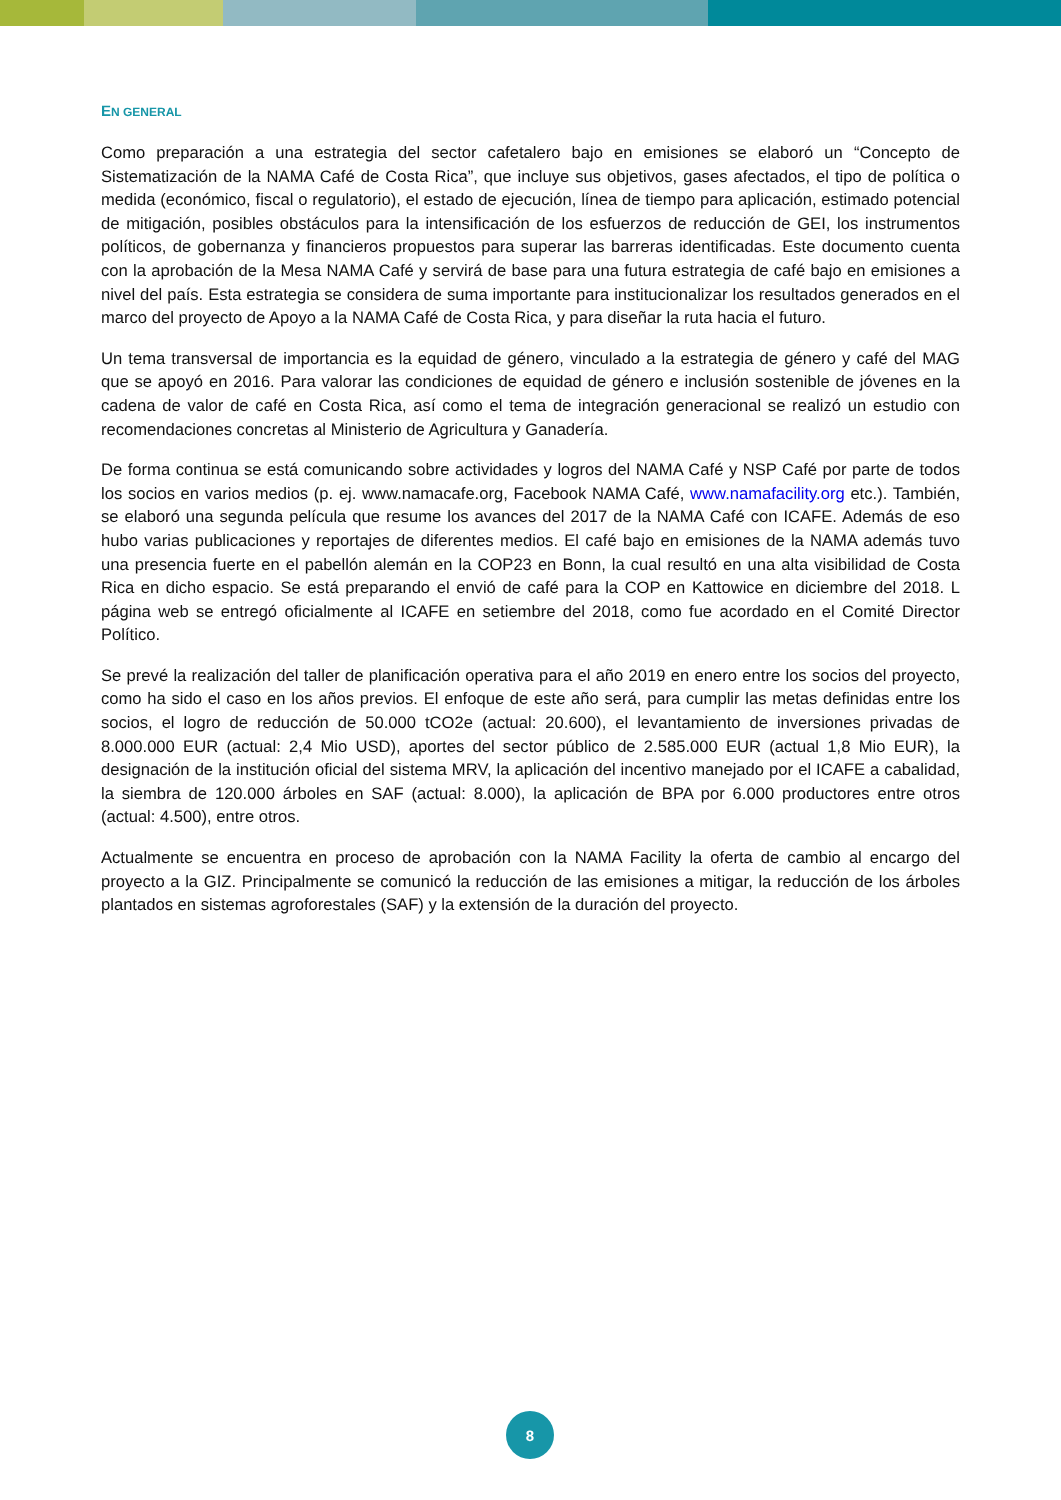EN GENERAL
Como preparación a una estrategia del sector cafetalero bajo en emisiones se elaboró un “Concepto de Sistematización de la NAMA Café de Costa Rica”, que incluye sus objetivos, gases afectados, el tipo de política o medida (económico, fiscal o regulatorio), el estado de ejecución, línea de tiempo para aplicación, estimado potencial de mitigación, posibles obstáculos para la intensificación de los esfuerzos de reducción de GEI, los instrumentos políticos, de gobernanza y financieros propuestos para superar las barreras identificadas. Este documento cuenta con la aprobación de la Mesa NAMA Café y servirá de base para una futura estrategia de café bajo en emisiones a nivel del país. Esta estrategia se considera de suma importante para institucionalizar los resultados generados en el marco del proyecto de Apoyo a la NAMA Café de Costa Rica, y para diseñar la ruta hacia el futuro.
Un tema transversal de importancia es la equidad de género, vinculado a la estrategia de género y café del MAG que se apoyó en 2016. Para valorar las condiciones de equidad de género e inclusión sostenible de jóvenes en la cadena de valor de café en Costa Rica, así como el tema de integración generacional se realizó un estudio con recomendaciones concretas al Ministerio de Agricultura y Ganadería.
De forma continua se está comunicando sobre actividades y logros del NAMA Café y NSP Café por parte de todos los socios en varios medios (p. ej. www.namacafe.org, Facebook NAMA Café, www.namafacility.org etc.). También, se elaboró una segunda película que resume los avances del 2017 de la NAMA Café con ICAFE. Además de eso hubo varias publicaciones y reportajes de diferentes medios. El café bajo en emisiones de la NAMA además tuvo una presencia fuerte en el pabellón alemán en la COP23 en Bonn, la cual resultó en una alta visibilidad de Costa Rica en dicho espacio. Se está preparando el envió de café para la COP en Kattowice en diciembre del 2018. L página web se entregó oficialmente al ICAFE en setiembre del 2018, como fue acordado en el Comité Director Político.
Se prevé la realización del taller de planificación operativa para el año 2019 en enero entre los socios del proyecto, como ha sido el caso en los años previos. El enfoque de este año será, para cumplir las metas definidas entre los socios, el logro de reducción de 50.000 tCO2e (actual: 20.600), el levantamiento de inversiones privadas de 8.000.000 EUR (actual: 2,4 Mio USD), aportes del sector público de 2.585.000 EUR (actual 1,8 Mio EUR), la designación de la institución oficial del sistema MRV, la aplicación del incentivo manejado por el ICAFE a cabalidad, la siembra de 120.000 árboles en SAF (actual: 8.000), la aplicación de BPA por 6.000 productores entre otros (actual: 4.500), entre otros.
Actualmente se encuentra en proceso de aprobación con la NAMA Facility la oferta de cambio al encargo del proyecto a la GIZ. Principalmente se comunicó la reducción de las emisiones a mitigar, la reducción de los árboles plantados en sistemas agroforestales (SAF) y la extensión de la duración del proyecto.
8